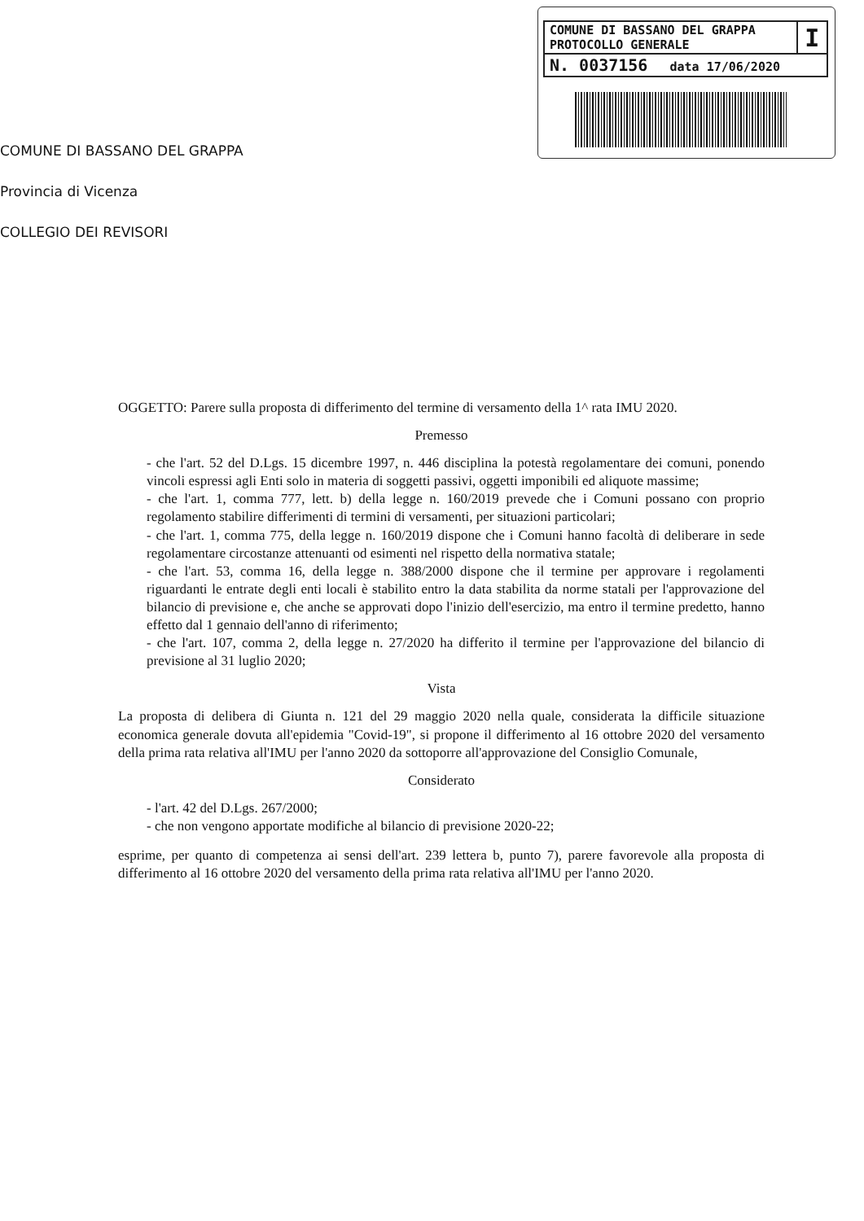| COMUNE DI BASSANO DEL GRAPPA PROTOCOLLO GENERALE | I |
| N. 0037156 data 17/06/2020 | |
COMUNE DI BASSANO DEL GRAPPA
Provincia di Vicenza
COLLEGIO DEI REVISORI
OGGETTO: Parere sulla proposta di differimento del termine di versamento della 1^ rata IMU 2020.
Premesso
- che l'art. 52 del D.Lgs. 15 dicembre 1997, n. 446 disciplina la potestà regolamentare dei comuni, ponendo vincoli espressi agli Enti solo in materia di soggetti passivi, oggetti imponibili ed aliquote massime;
- che l'art. 1, comma 777, lett. b) della legge n. 160/2019 prevede che i Comuni possano con proprio regolamento stabilire differimenti di termini di versamenti, per situazioni particolari;
- che l'art. 1, comma 775, della legge n. 160/2019 dispone che i Comuni hanno facoltà di deliberare in sede regolamentare circostanze attenuanti od esimenti nel rispetto della normativa statale;
- che l'art. 53, comma 16, della legge n. 388/2000 dispone che il termine per approvare i regolamenti riguardanti le entrate degli enti locali è stabilito entro la data stabilita da norme statali per l'approvazione del bilancio di previsione e, che anche se approvati dopo l'inizio dell'esercizio, ma entro il termine predetto, hanno effetto dal 1 gennaio dell'anno di riferimento;
- che l'art. 107, comma 2, della legge n. 27/2020 ha differito il termine per l'approvazione del bilancio di previsione al 31 luglio 2020;
Vista
La proposta di delibera di Giunta n. 121 del 29 maggio 2020 nella quale, considerata la difficile situazione economica generale dovuta all'epidemia "Covid-19", si propone il differimento al 16 ottobre 2020 del versamento della prima rata relativa all'IMU per l'anno 2020 da sottoporre all'approvazione del Consiglio Comunale,
Considerato
- l'art. 42 del D.Lgs. 267/2000;
- che non vengono apportate modifiche al bilancio di previsione 2020-22;
esprime, per quanto di competenza ai sensi dell'art. 239 lettera b, punto 7), parere favorevole alla proposta di differimento al 16 ottobre 2020 del versamento della prima rata relativa all'IMU per l'anno 2020.